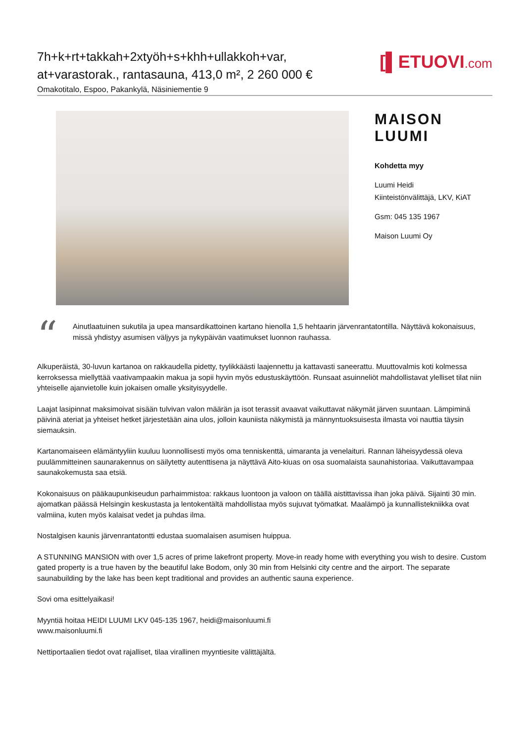7h+k+rt+takkah+2xtyöh+s+khh+ullakkoh+var,
at+varastorak., rantasauna, 413,0 m², 2 260 000 €
Omakotitalo, Espoo, Pakankylä, Näsiniementie 9
[▌ETUOVI.com
MAISON
LUUMI
Kohdetta myy
Luumi Heidi
Kiinteistönvälittäjä, LKV, KiAT
Gsm: 045 135 1967
Maison Luumi Oy
“
Ainutlaatuinen sukutila ja upea mansardikattoinen kartano hienolla 1,5 hehtaarin järvenrantatontilla. Näyttävä kokonaisuus, missä yhdistyy asumisen väljyys ja nykypäivän vaatimukset luonnon rauhassa.
Alkuperäistä, 30-luvun kartanoa on rakkaudella pidetty, tyylikkäästi laajennettu ja kattavasti saneerattu. Muuttovalmis koti kolmessa kerroksessa miellyttää vaativampaakin makua ja sopii hyvin myös edustuskäyttöön. Runsaat asuinneliöt mahdollistavat ylelliset tilat niin yhteiselle ajanvietolle kuin jokaisen omalle yksityisyydelle.
Laajat lasipinnat maksimoivat sisään tulvivan valon määrän ja isot terassit avaavat vaikuttavat näkymät järven suuntaan. Lämpiminä päivinä ateriat ja yhteiset hetket järjestetään aina ulos, jolloin kauniista näkymistä ja männyntuoksuisesta ilmasta voi nauttia täysin siemauksin.
Kartanomaiseen elämäntyyliin kuuluu luonnollisesti myös oma tenniskenttä, uimaranta ja venelaituri. Rannan läheisyydessä oleva puulämmitteinen saunarakennus on säilytetty autenttisena ja näyttävä Aito-kiuas on osa suomalaista saunahistoriaa. Vaikuttavampaa saunakokemusta saa etsiä.
Kokonaisuus on pääkaupunkiseudun parhaimmistoa: rakkaus luontoon ja valoon on täällä aistittavissa ihan joka päivä. Sijainti 30 min. ajomatkan päässä Helsingin keskustasta ja lentokentältä mahdollistaa myös sujuvat työmatkat. Maalämpö ja kunnallistekniikka ovat valmiina, kuten myös kalaisat vedet ja puhdas ilma.
Nostalgisen kaunis järvenrantatontti edustaa suomalaisen asumisen huippua.
A STUNNING MANSION with over 1,5 acres of prime lakefront property. Move-in ready home with everything you wish to desire. Custom gated property is a true haven by the beautiful lake Bodom, only 30 min from Helsinki city centre and the airport. The separate saunabuilding by the lake has been kept traditional and provides an authentic sauna experience.
Sovi oma esittelyaikasi!
Myyntiä hoitaa HEIDI LUUMI LKV 045-135 1967, heidi@maisonluumi.fi
www.maisonluumi.fi
Nettiportaalien tiedot ovat rajalliset, tilaa virallinen myyntiesite välittäjältä.